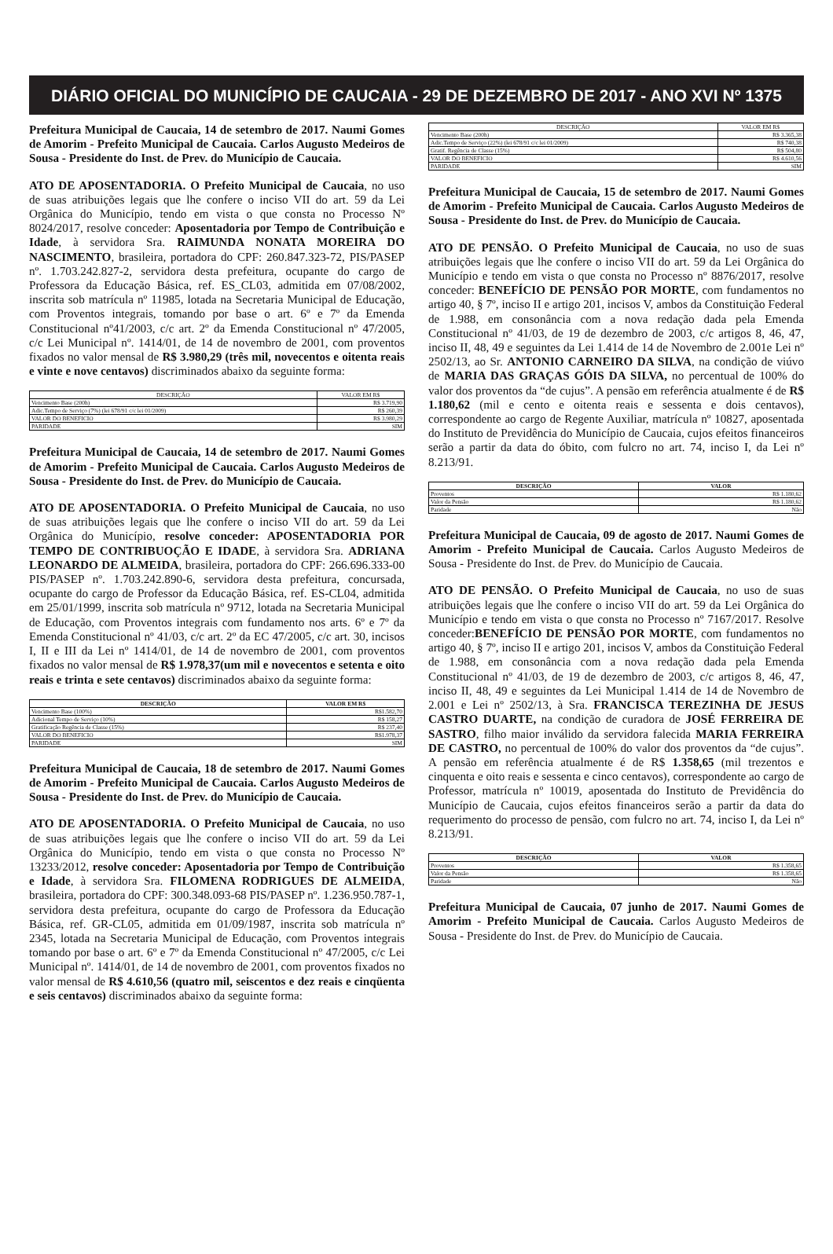DIÁRIO OFICIAL DO MUNICÍPIO DE CAUCAIA - 29 DE DEZEMBRO DE 2017 - ANO XVI Nº 1375
Prefeitura Municipal de Caucaia, 14 de setembro de 2017. Naumi Gomes de Amorim - Prefeito Municipal de Caucaia. Carlos Augusto Medeiros de Sousa - Presidente do Inst. de Prev. do Município de Caucaia.
ATO DE APOSENTADORIA. O Prefeito Municipal de Caucaia, no uso de suas atribuições legais que lhe confere o inciso VII do art. 59 da Lei Orgânica do Município, tendo em vista o que consta no Processo Nº 8024/2017, resolve conceder: Aposentadoria por Tempo de Contribuição e Idade, à servidora Sra. RAIMUNDA NONATA MOREIRA DO NASCIMENTO, brasileira, portadora do CPF: 260.847.323-72, PIS/PASEP nº. 1.703.242.827-2, servidora desta prefeitura, ocupante do cargo de Professora da Educação Básica, ref. ES_CL03, admitida em 07/08/2002, inscrita sob matrícula nº 11985, lotada na Secretaria Municipal de Educação, com Proventos integrais, tomando por base o art. 6º e 7º da Emenda Constitucional nº41/2003, c/c art. 2º da Emenda Constitucional nº 47/2005, c/c Lei Municipal nº. 1414/01, de 14 de novembro de 2001, com proventos fixados no valor mensal de R$ 3.980,29 (três mil, novecentos e oitenta reais e vinte e nove centavos) discriminados abaixo da seguinte forma:
| DESCRIÇÃO | VALOR EM R$ |
| --- | --- |
| Vencimento Base (200h) | R$ 3.719,90 |
| Adic.Tempo de Serviço (7%) (lei 678/91 c/c lei 01/2009) | R$ 260,39 |
| VALOR DO BENEFICIO | R$ 3.980,29 |
| PARIDADE | SIM |
Prefeitura Municipal de Caucaia, 14 de setembro de 2017. Naumi Gomes de Amorim - Prefeito Municipal de Caucaia. Carlos Augusto Medeiros de Sousa - Presidente do Inst. de Prev. do Município de Caucaia.
ATO DE APOSENTADORIA. O Prefeito Municipal de Caucaia, no uso de suas atribuições legais que lhe confere o inciso VII do art. 59 da Lei Orgânica do Município, resolve conceder: APOSENTADORIA POR TEMPO DE CONTRIBUOÇÃO E IDADE, à servidora Sra. ADRIANA LEONARDO DE ALMEIDA, brasileira, portadora do CPF: 266.696.333-00 PIS/PASEP nº. 1.703.242.890-6, servidora desta prefeitura, concursada, ocupante do cargo de Professor da Educação Básica, ref. ES-CL04, admitida em 25/01/1999, inscrita sob matrícula nº 9712, lotada na Secretaria Municipal de Educação, com Proventos integrais com fundamento nos arts. 6º e 7º da Emenda Constitucional nº 41/03, c/c art. 2º da EC 47/2005, c/c art. 30, incisos I, II e III da Lei nº 1414/01, de 14 de novembro de 2001, com proventos fixados no valor mensal de R$ 1.978,37(um mil e novecentos e setenta e oito reais e trinta e sete centavos) discriminados abaixo da seguinte forma:
| DESCRIÇÃO | VALOR EM R$ |
| --- | --- |
| Vencimento Base (100%) | R$1.582,70 |
| Adicional Tempo de Serviço (10%) | R$ 158,27 |
| Gratificação Regência de Classe (15%) | R$ 237,40 |
| VALOR DO BENEFICIO | R$1.978,37 |
| PARIDADE | SIM |
Prefeitura Municipal de Caucaia, 18 de setembro de 2017. Naumi Gomes de Amorim - Prefeito Municipal de Caucaia. Carlos Augusto Medeiros de Sousa - Presidente do Inst. de Prev. do Município de Caucaia.
ATO DE APOSENTADORIA. O Prefeito Municipal de Caucaia, no uso de suas atribuições legais que lhe confere o inciso VII do art. 59 da Lei Orgânica do Município, tendo em vista o que consta no Processo Nº 13233/2012, resolve conceder: Aposentadoria por Tempo de Contribuição e Idade, à servidora Sra. FILOMENA RODRIGUES DE ALMEIDA, brasileira, portadora do CPF: 300.348.093-68 PIS/PASEP nº. 1.236.950.787-1, servidora desta prefeitura, ocupante do cargo de Professora da Educação Básica, ref. GR-CL05, admitida em 01/09/1987, inscrita sob matrícula nº 2345, lotada na Secretaria Municipal de Educação, com Proventos integrais tomando por base o art. 6º e 7º da Emenda Constitucional nº 47/2005, c/c Lei Municipal nº. 1414/01, de 14 de novembro de 2001, com proventos fixados no valor mensal de R$ 4.610,56 (quatro mil, seiscentos e dez reais e cinqüenta e seis centavos) discriminados abaixo da seguinte forma:
| DESCRIÇÃO | VALOR EM R$ |
| --- | --- |
| Vencimento Base (200h) | R$ 3.365,38 |
| Adic.Tempo de Serviço (22%) (lei 678/91 c/c lei 01/2009) | R$ 740,38 |
| Gratif. Regência de Classe (15%) | R$ 504,80 |
| VALOR DO BENEFICIO | R$ 4.610,56 |
| PARIDADE | SIM |
Prefeitura Municipal de Caucaia, 15 de setembro de 2017. Naumi Gomes de Amorim - Prefeito Municipal de Caucaia. Carlos Augusto Medeiros de Sousa - Presidente do Inst. de Prev. do Município de Caucaia.
ATO DE PENSÃO. O Prefeito Municipal de Caucaia, no uso de suas atribuições legais que lhe confere o inciso VII do art. 59 da Lei Orgânica do Município e tendo em vista o que consta no Processo nº 8876/2017, resolve conceder: BENEFÍCIO DE PENSÃO POR MORTE, com fundamentos no artigo 40, § 7º, inciso II e artigo 201, incisos V, ambos da Constituição Federal de 1.988, em consonância com a nova redação dada pela Emenda Constitucional nº 41/03, de 19 de dezembro de 2003, c/c artigos 8, 46, 47, inciso II, 48, 49 e seguintes da Lei 1.414 de 14 de Novembro de 2.001e Lei nº 2502/13, ao Sr. ANTONIO CARNEIRO DA SILVA, na condição de viúvo de MARIA DAS GRAÇAS GÓIS DA SILVA, no percentual de 100% do valor dos proventos da “de cujus”. A pensão em referência atualmente é de R$ 1.180,62 (mil e cento e oitenta reais e sessenta e dois centavos), correspondente ao cargo de Regente Auxiliar, matrícula nº 10827, aposentada do Instituto de Previdência do Município de Caucaia, cujos efeitos financeiros serão a partir da data do óbito, com fulcro no art. 74, inciso I, da Lei nº 8.213/91.
| DESCRIÇÃO | VALOR |
| --- | --- |
| Proventos | R$ 1.180,62 |
| Valor da Pensão | R$ 1.180,62 |
| Paridade | Não |
Prefeitura Municipal de Caucaia, 09 de agosto de 2017. Naumi Gomes de Amorim - Prefeito Municipal de Caucaia. Carlos Augusto Medeiros de Sousa - Presidente do Inst. de Prev. do Município de Caucaia.
ATO DE PENSÃO. O Prefeito Municipal de Caucaia, no uso de suas atribuições legais que lhe confere o inciso VII do art. 59 da Lei Orgânica do Município e tendo em vista o que consta no Processo nº 7167/2017. Resolve conceder:BENEFÍCIO DE PENSÃO POR MORTE, com fundamentos no artigo 40, § 7º, inciso II e artigo 201, incisos V, ambos da Constituição Federal de 1.988, em consonância com a nova redação dada pela Emenda Constitucional nº 41/03, de 19 de dezembro de 2003, c/c artigos 8, 46, 47, inciso II, 48, 49 e seguintes da Lei Municipal 1.414 de 14 de Novembro de 2.001 e Lei nº 2502/13, à Sra. FRANCISCA TEREZINHA DE JESUS CASTRO DUARTE, na condição de curadora de JOSÉ FERREIRA DE SASTRO, filho maior inválido da servidora falecida MARIA FERREIRA DE CASTRO, no percentual de 100% do valor dos proventos da “de cujus”. A pensão em referência atualmente é de R$ 1.358,65 (mil trezentos e cinquenta e oito reais e sessenta e cinco centavos), correspondente ao cargo de Professor, matrícula nº 10019, aposentada do Instituto de Previdência do Município de Caucaia, cujos efeitos financeiros serão a partir da data do requerimento do processo de pensão, com fulcro no art. 74, inciso I, da Lei nº 8.213/91.
| DESCRIÇÃO | VALOR |
| --- | --- |
| Proventos | R$ 1.358,65 |
| Valor da Pensão | R$ 1.358,65 |
| Paridade | Não |
Prefeitura Municipal de Caucaia, 07 junho de 2017. Naumi Gomes de Amorim - Prefeito Municipal de Caucaia. Carlos Augusto Medeiros de Sousa - Presidente do Inst. de Prev. do Município de Caucaia.